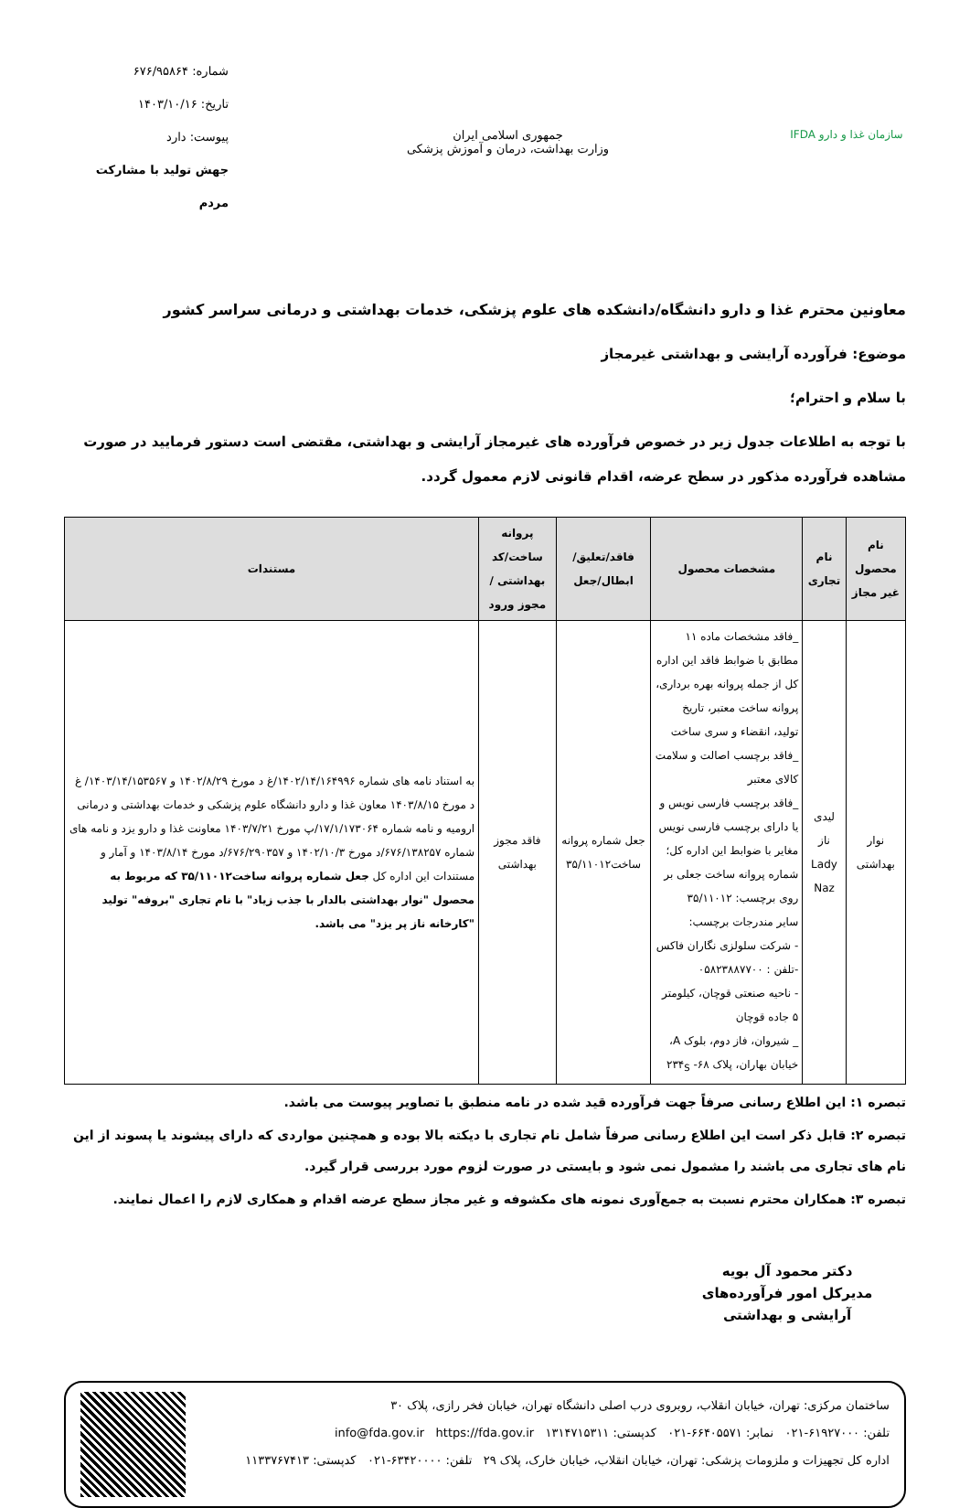سازمان غذا و دارو IFDA
جمهوری اسلامی ایران
وزارت بهداشت، درمان و آموزش پزشکی
شماره: ۶۷۶/۹۵۸۶۴
تاریخ: ۱۴۰۳/۱۰/۱۶
پیوست: دارد
جهش تولید با مشارکت مردم
معاونین محترم غذا و دارو دانشگاه/دانشکده های علوم پزشکی، خدمات بهداشتی و درمانی سراسر کشور
موضوع: فرآورده آرایشی و بهداشتی غیرمجاز
با سلام و احترام؛
با توجه به اطلاعات جدول زیر در خصوص فرآورده های غیرمجاز آرایشی و بهداشتی، مقتضی است دستور فرمایید در صورت مشاهده فرآورده مذکور در سطح عرضه، اقدام قانونی لازم معمول گردد.
| نام محصول غیر مجاز | نام تجاری | مشخصات محصول | فاقد/تعلیق/ابطال/جعل | پروانه ساخت/کد بهداشتی / مجوز ورود | مستندات |
| --- | --- | --- | --- | --- | --- |
| نوار بهداشتی | لیدی ناز Lady Naz | _فاقد مشخصات ماده ۱۱ مطابق با ضوابط فاقد این اداره کل از جمله پروانه بهره برداری، پروانه ساخت معتبر، تاریخ تولید، انقضاء و سری ساخت _فاقد برچسب اصالت و سلامت کالای معتبر _فاقد برچسب فارسی نویس و یا دارای برچسب فارسی نویس مغایر با ضوابط این اداره کل؛ شماره پروانه ساخت جعلی بر روی برچسب: ۳۵/۱۱۰۱۲ سایر مندرجات برچسب: - شرکت سلولزی نگاران فاکس -تلفن : ۰۵۸۲۳۸۸۷۷۰۰ - ناحیه صنعتی قوچان، کیلومتر ۵ جاده قوچان _ شیروان، فاز دوم، بلوک A، خیابان بهاران، پلاک ۲۳۴<sub>S</sub> -۶۸ | جعل شماره پروانه ساخت۳۵/۱۱۰۱۲ | فاقد مجوز بهداشتی | به استناد نامه های شماره ۱۴۰۲/۱۴/۱۶۴۹۹۶/غ د مورخ ۱۴۰۲/۸/۲۹ و ۱۴۰۳/۱۴/۱۵۳۵۶۷/ غ د مورخ ۱۴۰۳/۸/۱۵ معاون غذا و دارو دانشگاه علوم پزشکی و خدمات بهداشتی و درمانی ارومیه و نامه شماره ۱۷/۱/۱۷۳۰۶۴/پ مورخ ۱۴۰۳/۷/۲۱ معاونت غذا و دارو یزد و نامه های شماره ۶۷۶/۱۳۸۲۵۷/د مورخ ۱۴۰۲/۱۰/۳ و ۶۷۶/۲۹۰۳۵۷/د مورخ ۱۴۰۳/۸/۱۴ و آمار و مستندات این اداره کل جعل شماره پروانه ساخت۳۵/۱۱۰۱۲ که مربوط به محصول "نوار بهداشتی بالدار با جذب زیاد" با نام تجاری "بروفه" تولید "کارخانه ناز پر یزد" می باشد. |
تبصره ۱: این اطلاع رسانی صرفاً جهت فرآورده قید شده در نامه منطبق با تصاویر پیوست می باشد.
تبصره ۲: قابل ذکر است این اطلاع رسانی صرفاً شامل نام تجاری با دیکته بالا بوده و همچنین مواردی که دارای پیشوند یا پسوند از این نام های تجاری می باشند را مشمول نمی شود و بایستی در صورت لزوم مورد بررسی قرار گیرد.
تبصره ۳: همکاران محترم نسبت به جمع‌آوری نمونه های مکشوفه و غیر مجاز سطح عرضه اقدام و همکاری لازم را اعمال نمایند.
دکتر محمود آل بویه
مدیرکل امور فرآورده‌های
آرایشی و بهداشتی
ساختمان مرکزی: تهران، خیابان انقلاب، روبروی درب اصلی دانشگاه تهران، خیابان فخر رازی، پلاک ۳۰
تلفن: ۶۱۹۲۷۰۰۰-۰۲۱ نمابر: ۶۶۴۰۵۵۷۱-۰۲۱ کدپستی: ۱۳۱۴۷۱۵۳۱۱ info@fda.gov.ir https://fda.gov.ir
اداره کل تجهیزات و ملزومات پزشکی: تهران، خیابان انقلاب، خیابان خارک، پلاک ۲۹ تلفن: ۶۳۴۲۰۰۰۰-۰۲۱ کدپستی: ۱۱۳۳۷۶۷۴۱۳